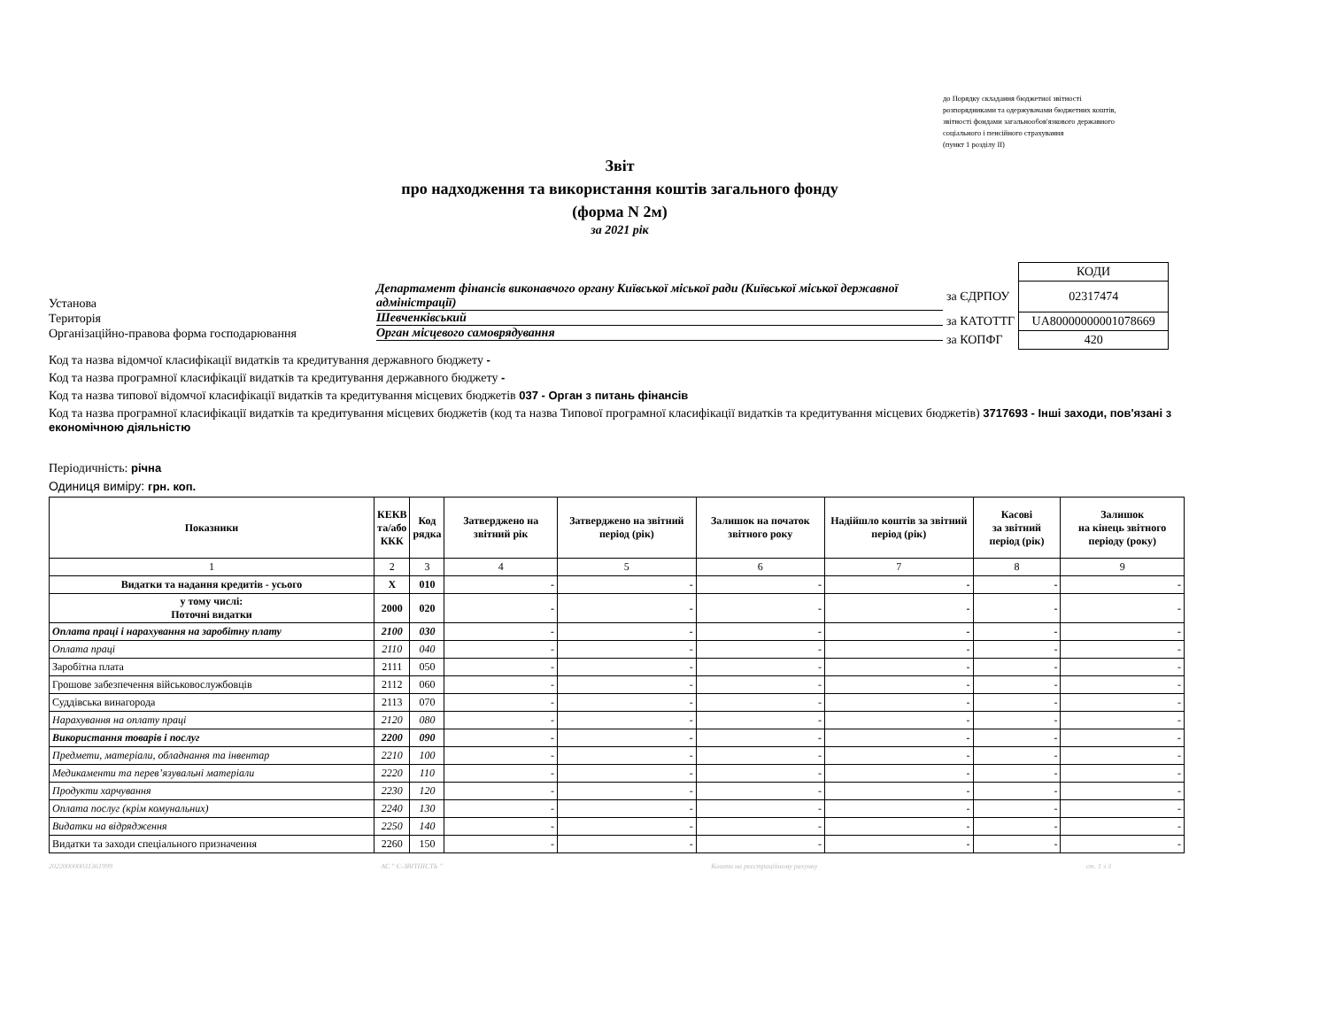до Порядку складання бюджетної звітності
розпорядниками та одержувачами бюджетних коштів,
звітності фондами загальнообов'язкового державного
соціального і пенсійного страхування
(пункт 1 розділу II)
Звіт
про надходження та використання коштів загального фонду
(форма N 2м)
за 2021 рік
Установа
Департамент фінансів виконавчого органу Київської міської ради (Київської міської державної адміністрації)
Територія
Шевченківський
Організаційно-правова форма господарювання
Орган місцевого самоврядування
| | КОДИ |
| за ЄДРПОУ | 02317474 |
| за КАТОТТГ | UA80000000001078669 |
| за КОПФГ | 420 |
Код та назва відомчої класифікації видатків та кредитування державного бюджету -
Код та назва програмної класифікації видатків та кредитування державного бюджету -
Код та назва типової відомчої класифікації видатків та кредитування місцевих бюджетів 037 - Орган з питань фінансів
Код та назва програмної класифікації видатків та кредитування місцевих бюджетів (код та назва Типової програмної класифікації видатків та кредитування місцевих бюджетів) 3717693 - Інші заходи, пов'язані з економічною діяльністю
Періодичність: річна
Одиниця виміру: грн. коп.
| Показники | КЕКВ та/або ККК | Код рядка | Затверджено на звітний рік | Затверджено на звітний період (рік) | Залишок на початок звітного року | Надійшло коштів за звітний період (рік) | Касові за звітний період (рік) | Залишок на кінець звітного періоду (року) |
| --- | --- | --- | --- | --- | --- | --- | --- | --- |
| 1 | 2 | 3 | 4 | 5 | 6 | 7 | 8 | 9 |
| Видатки та надання кредитів - усього | X | 010 | - | - | - | - | - | - |
| у тому числі: Поточні видатки | 2000 | 020 | - | - | - | - | - | - |
| Оплата праці і нарахування на заробітну плату | 2100 | 030 | - | - | - | - | - | - |
| Оплата праці | 2110 | 040 | - | - | - | - | - | - |
| Заробітна плата | 2111 | 050 | - | - | - | - | - | - |
| Грошове забезпечення військовослужбовців | 2112 | 060 | - | - | - | - | - | - |
| Суддівська винагорода | 2113 | 070 | - | - | - | - | - | - |
| Нарахування на оплату праці | 2120 | 080 | - | - | - | - | - | - |
| Використання товарів і послуг | 2200 | 090 | - | - | - | - | - | - |
| Предмети, матеріали, обладнання та інвентар | 2210 | 100 | - | - | - | - | - | - |
| Медикаменти та перев’язувальні матеріали | 2220 | 110 | - | - | - | - | - | - |
| Продукти харчування | 2230 | 120 | - | - | - | - | - | - |
| Оплата послуг (крім комунальних) | 2240 | 130 | - | - | - | - | - | - |
| Видатки на відрядження | 2250 | 140 | - | - | - | - | - | - |
| Видатки та заходи спеціального призначення | 2260 | 150 | - | - | - | - | - | - |
202200000031361999 АС " Є-ЗВІТНІСТЬ " Кошти на реєстраційному рахунку ст. 1 з 3